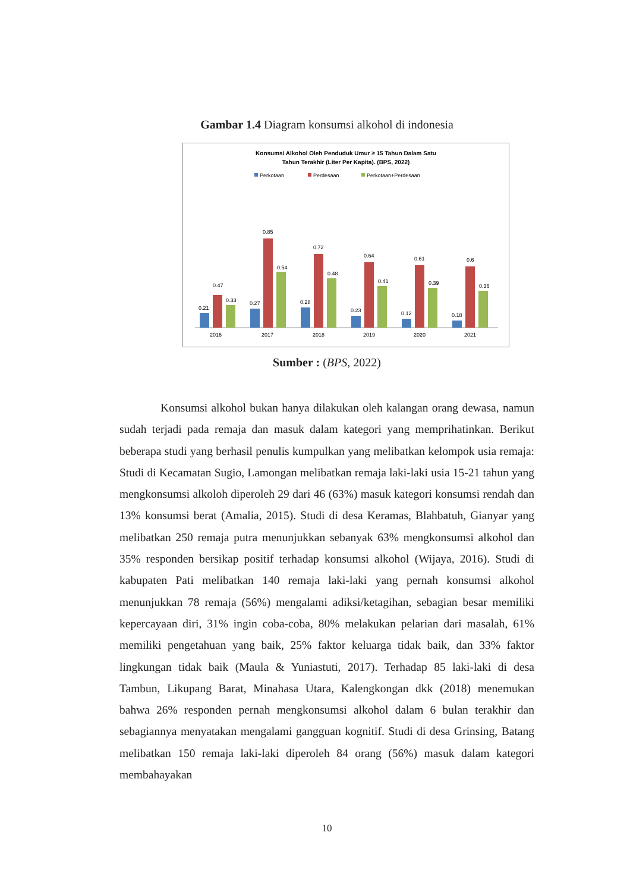Gambar 1.4 Diagram konsumsi alkohol di indonesia
Konsumsi Alkohol Oleh Penduduk Umur ≥ 15 Tahun Dalam Satu
Tahun Terakhir (Liter Per Kapita). (BPS, 2022)
Perkotaan
Perdesaan
Perkotaan+Perdesaan
0.21
0.47
0.33
2016
0.27
0.85
0.54
2017
0.28
0.72
0.48
2018
0.23
0.64
0.41
2019
0.12
0.61
0.39
2020
0.18
0.6
0.36
2021
Sumber : (BPS, 2022)
Konsumsi alkohol bukan hanya dilakukan oleh kalangan orang dewasa, namun sudah terjadi pada remaja dan masuk dalam kategori yang memprihatinkan. Berikut beberapa studi yang berhasil penulis kumpulkan yang melibatkan kelompok usia remaja: Studi di Kecamatan Sugio, Lamongan melibatkan remaja laki-laki usia 15-21 tahun yang mengkonsumsi alkoloh diperoleh 29 dari 46 (63%) masuk kategori konsumsi rendah dan 13% konsumsi berat (Amalia, 2015). Studi di desa Keramas, Blahbatuh, Gianyar yang melibatkan 250 remaja putra menunjukkan sebanyak 63% mengkonsumsi alkohol dan 35% responden bersikap positif terhadap konsumsi alkohol (Wijaya, 2016). Studi di kabupaten Pati melibatkan 140 remaja laki-laki yang pernah konsumsi alkohol menunjukkan 78 remaja (56%) mengalami adiksi/ketagihan, sebagian besar memiliki kepercayaan diri, 31% ingin coba-coba, 80% melakukan pelarian dari masalah, 61% memiliki pengetahuan yang baik, 25% faktor keluarga tidak baik, dan 33% faktor lingkungan tidak baik (Maula & Yuniastuti, 2017). Terhadap 85 laki-laki di desa Tambun, Likupang Barat, Minahasa Utara, Kalengkongan dkk (2018) menemukan bahwa 26% responden pernah mengkonsumsi alkohol dalam 6 bulan terakhir dan sebagiannya menyatakan mengalami gangguan kognitif. Studi di desa Grinsing, Batang melibatkan 150 remaja laki-laki diperoleh 84 orang (56%) masuk dalam kategori membahayakan
10